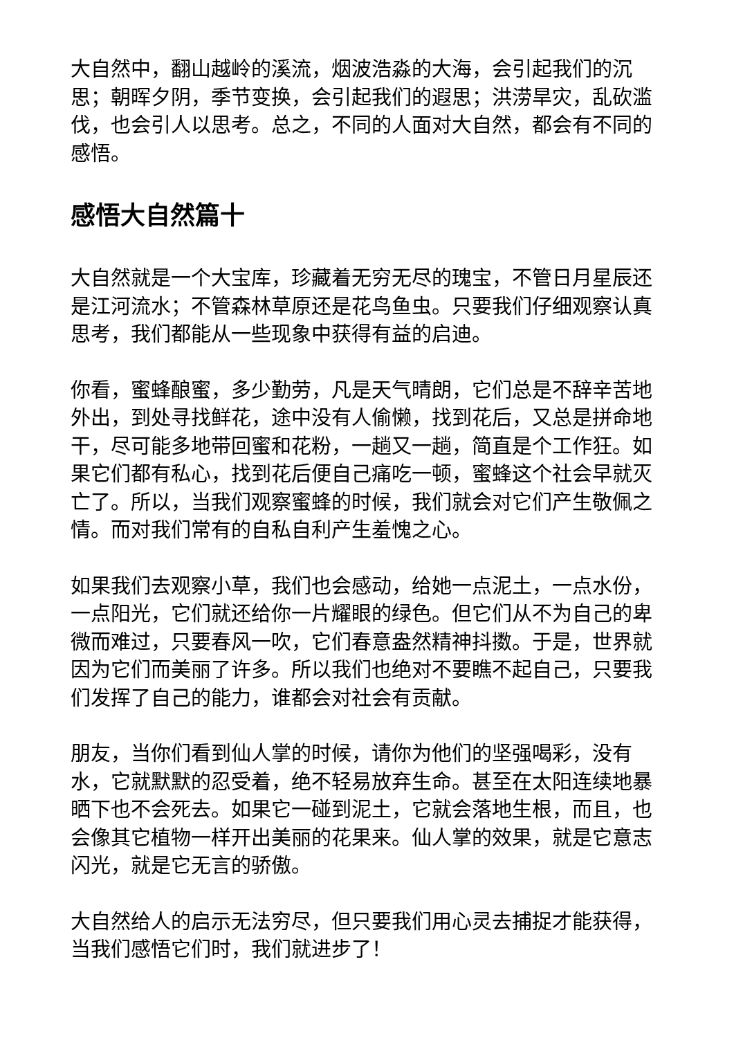大自然中，翻山越岭的溪流，烟波浩淼的大海，会引起我们的沉思；朝晖夕阴，季节变换，会引起我们的遐思；洪涝旱灾，乱砍滥伐，也会引人以思考。总之，不同的人面对大自然，都会有不同的感悟。
感悟大自然篇十
大自然就是一个大宝库，珍藏着无穷无尽的瑰宝，不管日月星辰还是江河流水；不管森林草原还是花鸟鱼虫。只要我们仔细观察认真思考，我们都能从一些现象中获得有益的启迪。
你看，蜜蜂酿蜜，多少勤劳，凡是天气晴朗，它们总是不辞辛苦地外出，到处寻找鲜花，途中没有人偷懒，找到花后，又总是拼命地干，尽可能多地带回蜜和花粉，一趟又一趟，简直是个工作狂。如果它们都有私心，找到花后便自己痛吃一顿，蜜蜂这个社会早就灭亡了。所以，当我们观察蜜蜂的时候，我们就会对它们产生敬佩之情。而对我们常有的自私自利产生羞愧之心。
如果我们去观察小草，我们也会感动，给她一点泥土，一点水份，一点阳光，它们就还给你一片耀眼的绿色。但它们从不为自己的卑微而难过，只要春风一吹，它们春意盎然精神抖擞。于是，世界就因为它们而美丽了许多。所以我们也绝对不要瞧不起自己，只要我们发挥了自己的能力，谁都会对社会有贡献。
朋友，当你们看到仙人掌的时候，请你为他们的坚强喝彩，没有水，它就默默的忍受着，绝不轻易放弃生命。甚至在太阳连续地暴晒下也不会死去。如果它一碰到泥土，它就会落地生根，而且，也会像其它植物一样开出美丽的花果来。仙人掌的效果，就是它意志闪光，就是它无言的骄傲。
大自然给人的启示无法穷尽，但只要我们用心灵去捕捉才能获得，当我们感悟它们时，我们就进步了！